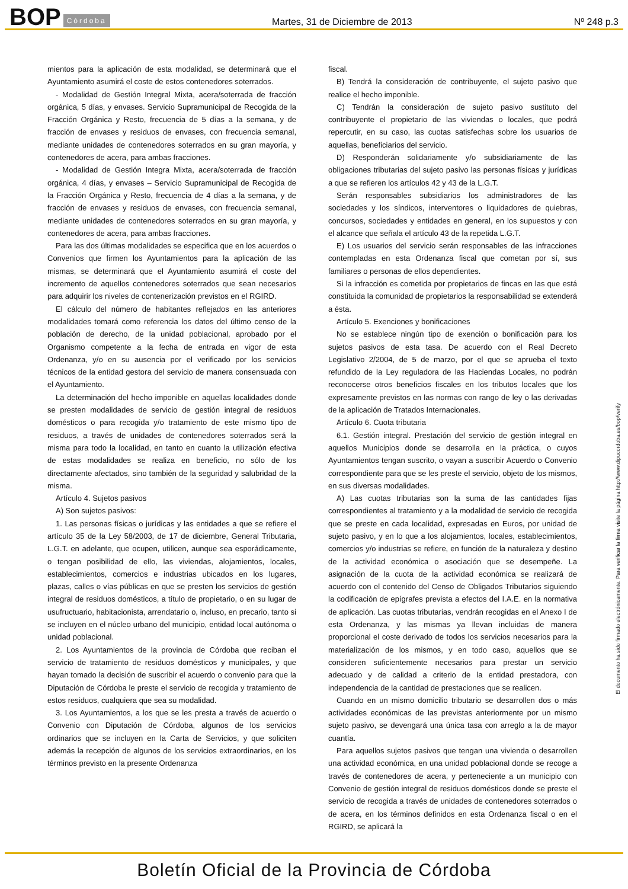BOP Córdoba
Martes, 31 de Diciembre de 2013 Nº 248 p.3
mientos para la aplicación de esta modalidad, se determinará que el Ayuntamiento asumirá el coste de estos contenedores soterrados.
- Modalidad de Gestión Integral Mixta, acera/soterrada de fracción orgánica, 5 días, y envases. Servicio Supramunicipal de Recogida de la Fracción Orgánica y Resto, frecuencia de 5 días a la semana, y de fracción de envases y residuos de envases, con frecuencia semanal, mediante unidades de contenedores soterrados en su gran mayoría, y contenedores de acera, para ambas fracciones.
- Modalidad de Gestión Integra Mixta, acera/soterrada de fracción orgánica, 4 días, y envases – Servicio Supramunicipal de Recogida de la Fracción Orgánica y Resto, frecuencia de 4 días a la semana, y de fracción de envases y residuos de envases, con frecuencia semanal, mediante unidades de contenedores soterrados en su gran mayoría, y contenedores de acera, para ambas fracciones.
Para las dos últimas modalidades se especifica que en los acuerdos o Convenios que firmen los Ayuntamientos para la aplicación de las mismas, se determinará que el Ayuntamiento asumirá el coste del incremento de aquellos contenedores soterrados que sean necesarios para adquirir los niveles de contenerización previstos en el RGIRD.
El cálculo del número de habitantes reflejados en las anteriores modalidades tomará como referencia los datos del último censo de la población de derecho, de la unidad poblacional, aprobado por el Organismo competente a la fecha de entrada en vigor de esta Ordenanza, y/o en su ausencia por el verificado por los servicios técnicos de la entidad gestora del servicio de manera consensuada con el Ayuntamiento.
La determinación del hecho imponible en aquellas localidades donde se presten modalidades de servicio de gestión integral de residuos domésticos o para recogida y/o tratamiento de este mismo tipo de residuos, a través de unidades de contenedores soterrados será la misma para todo la localidad, en tanto en cuanto la utilización efectiva de estas modalidades se realiza en beneficio, no sólo de los directamente afectados, sino también de la seguridad y salubridad de la misma.
Artículo 4. Sujetos pasivos
A) Son sujetos pasivos:
1. Las personas físicas o jurídicas y las entidades a que se refiere el artículo 35 de la Ley 58/2003, de 17 de diciembre, General Tributaria, L.G.T. en adelante, que ocupen, utilicen, aunque sea esporádicamente, o tengan posibilidad de ello, las viviendas, alojamientos, locales, establecimientos, comercios e industrias ubicados en los lugares, plazas, calles o vías públicas en que se presten los servicios de gestión integral de residuos domésticos, a título de propietario, o en su lugar de usufructuario, habitacionista, arrendatario o, incluso, en precario, tanto si se incluyen en el núcleo urbano del municipio, entidad local autónoma o unidad poblacional.
2. Los Ayuntamientos de la provincia de Córdoba que reciban el servicio de tratamiento de residuos domésticos y municipales, y que hayan tomado la decisión de suscribir el acuerdo o convenio para que la Diputación de Córdoba le preste el servicio de recogida y tratamiento de estos residuos, cualquiera que sea su modalidad.
3. Los Ayuntamientos, a los que se les presta a través de acuerdo o Convenio con Diputación de Córdoba, algunos de los servicios ordinarios que se incluyen en la Carta de Servicios, y que soliciten además la recepción de algunos de los servicios extraordinarios, en los términos previsto en la presente Ordenanza
fiscal.
B) Tendrá la consideración de contribuyente, el sujeto pasivo que realice el hecho imponible.
C) Tendrán la consideración de sujeto pasivo sustituto del contribuyente el propietario de las viviendas o locales, que podrá repercutir, en su caso, las cuotas satisfechas sobre los usuarios de aquellas, beneficiarios del servicio.
D) Responderán solidariamente y/o subsidiariamente de las obligaciones tributarias del sujeto pasivo las personas físicas y jurídicas a que se refieren los artículos 42 y 43 de la L.G.T.
Serán responsables subsidiarios los administradores de las sociedades y los síndicos, interventores o liquidadores de quiebras, concursos, sociedades y entidades en general, en los supuestos y con el alcance que señala el artículo 43 de la repetida L.G.T.
E) Los usuarios del servicio serán responsables de las infracciones contempladas en esta Ordenanza fiscal que cometan por sí, sus familiares o personas de ellos dependientes.
Si la infracción es cometida por propietarios de fincas en las que está constituida la comunidad de propietarios la responsabilidad se extenderá a ésta.
Artículo 5. Exenciones y bonificaciones
No se establece ningún tipo de exención o bonificación para los sujetos pasivos de esta tasa. De acuerdo con el Real Decreto Legislativo 2/2004, de 5 de marzo, por el que se aprueba el texto refundido de la Ley reguladora de las Haciendas Locales, no podrán reconocerse otros beneficios fiscales en los tributos locales que los expresamente previstos en las normas con rango de ley o las derivadas de la aplicación de Tratados Internacionales.
Artículo 6. Cuota tributaria
6.1. Gestión integral. Prestación del servicio de gestión integral en aquellos Municipios donde se desarrolla en la práctica, o cuyos Ayuntamientos tengan suscrito, o vayan a suscribir Acuerdo o Convenio correspondiente para que se les preste el servicio, objeto de los mismos, en sus diversas modalidades.
A) Las cuotas tributarias son la suma de las cantidades fijas correspondientes al tratamiento y a la modalidad de servicio de recogida que se preste en cada localidad, expresadas en Euros, por unidad de sujeto pasivo, y en lo que a los alojamientos, locales, establecimientos, comercios y/o industrias se refiere, en función de la naturaleza y destino de la actividad económica o asociación que se desempeñe. La asignación de la cuota de la actividad económica se realizará de acuerdo con el contenido del Censo de Obligados Tributarios siguiendo la codificación de epígrafes prevista a efectos del I.A.E. en la normativa de aplicación. Las cuotas tributarias, vendrán recogidas en el Anexo I de esta Ordenanza, y las mismas ya llevan incluidas de manera proporcional el coste derivado de todos los servicios necesarios para la materialización de los mismos, y en todo caso, aquellos que se consideren suficientemente necesarios para prestar un servicio adecuado y de calidad a criterio de la entidad prestadora, con independencia de la cantidad de prestaciones que se realicen.
Cuando en un mismo domicilio tributario se desarrollen dos o más actividades económicas de las previstas anteriormente por un mismo sujeto pasivo, se devengará una única tasa con arreglo a la de mayor cuantía.
Para aquellos sujetos pasivos que tengan una vivienda o desarrollen una actividad económica, en una unidad poblacional donde se recoge a través de contenedores de acera, y perteneciente a un municipio con Convenio de gestión integral de residuos domésticos donde se preste el servicio de recogida a través de unidades de contenedores soterrados o de acera, en los términos definidos en esta Ordenanza fiscal o en el RGIRD, se aplicará la
El documento ha sido firmado electrónicamente. Para verificar la firma visite la página http://www.dipucordoba.es/bop/verify
Boletín Oficial de la Provincia de Córdoba